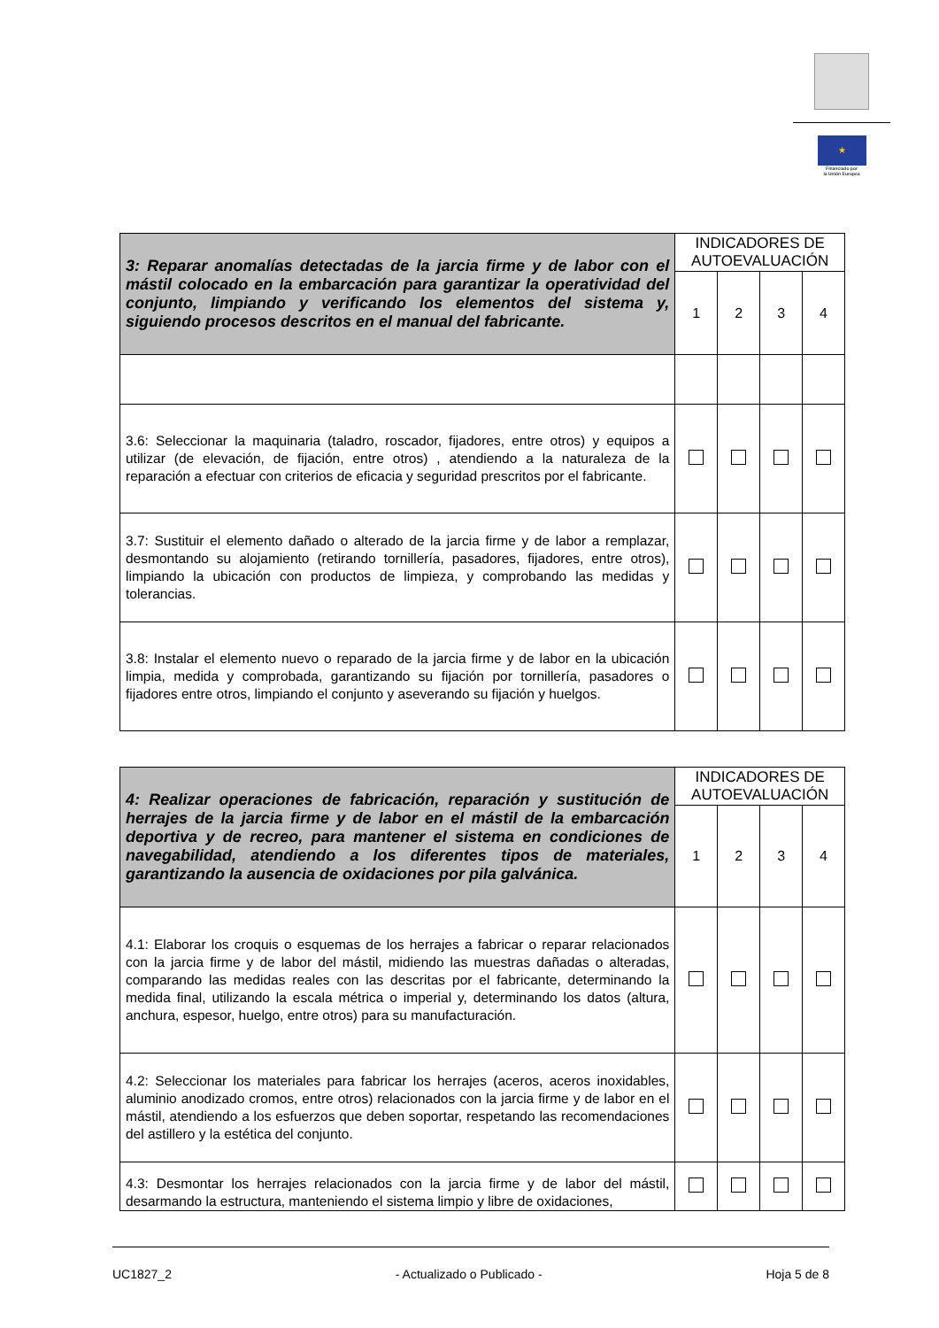★
Financiado por
la Unión Europea
| 3: Reparar anomalías detectadas de la jarcia firme y de labor con el mástil colocado en la embarcación para garantizar la operatividad del conjunto, limpiando y verificando los elementos del sistema y, siguiendo procesos descritos en el manual del fabricante. | INDICADORES DE AUTOEVALUACIÓN | | | |
| --- | --- | --- | --- | --- |
| | 1 | 2 | 3 | 4 |
| 3.6: Seleccionar la maquinaria (taladro, roscador, fijadores, entre otros) y equipos a utilizar (de elevación, de fijación, entre otros) , atendiendo a la naturaleza de la reparación a efectuar con criterios de eficacia y seguridad prescritos por el fabricante. | | | | |
| 3.7: Sustituir el elemento dañado o alterado de la jarcia firme y de labor a remplazar, desmontando su alojamiento (retirando tornillería, pasadores, fijadores, entre otros), limpiando la ubicación con productos de limpieza, y comprobando las medidas y tolerancias. | | | | |
| 3.8: Instalar el elemento nuevo o reparado de la jarcia firme y de labor en la ubicación limpia, medida y comprobada, garantizando su fijación por tornillería, pasadores o fijadores entre otros, limpiando el conjunto y aseverando su fijación y huelgos. | | | | |
| 4: Realizar operaciones de fabricación, reparación y sustitución de herrajes de la jarcia firme y de labor en el mástil de la embarcación deportiva y de recreo, para mantener el sistema en condiciones de navegabilidad, atendiendo a los diferentes tipos de materiales, garantizando la ausencia de oxidaciones por pila galvánica. | INDICADORES DE AUTOEVALUACIÓN | | | |
| --- | --- | --- | --- | --- |
| | 1 | 2 | 3 | 4 |
| 4.1: Elaborar los croquis o esquemas de los herrajes a fabricar o reparar relacionados con la jarcia firme y de labor del mástil, midiendo las muestras dañadas o alteradas, comparando las medidas reales con las descritas por el fabricante, determinando la medida final, utilizando la escala métrica o imperial y, determinando los datos (altura, anchura, espesor, huelgo, entre otros) para su manufacturación. | | | | |
| 4.2: Seleccionar los materiales para fabricar los herrajes (aceros, aceros inoxidables, aluminio anodizado cromos, entre otros) relacionados con la jarcia firme y de labor en el mástil, atendiendo a los esfuerzos que deben soportar, respetando las recomendaciones del astillero y la estética del conjunto. | | | | |
| 4.3: Desmontar los herrajes relacionados con la jarcia firme y de labor del mástil, desarmando la estructura, manteniendo el sistema limpio y libre de oxidaciones, | | | | |
UC1827_2 - Actualizado o Publicado - Hoja 5 de 8